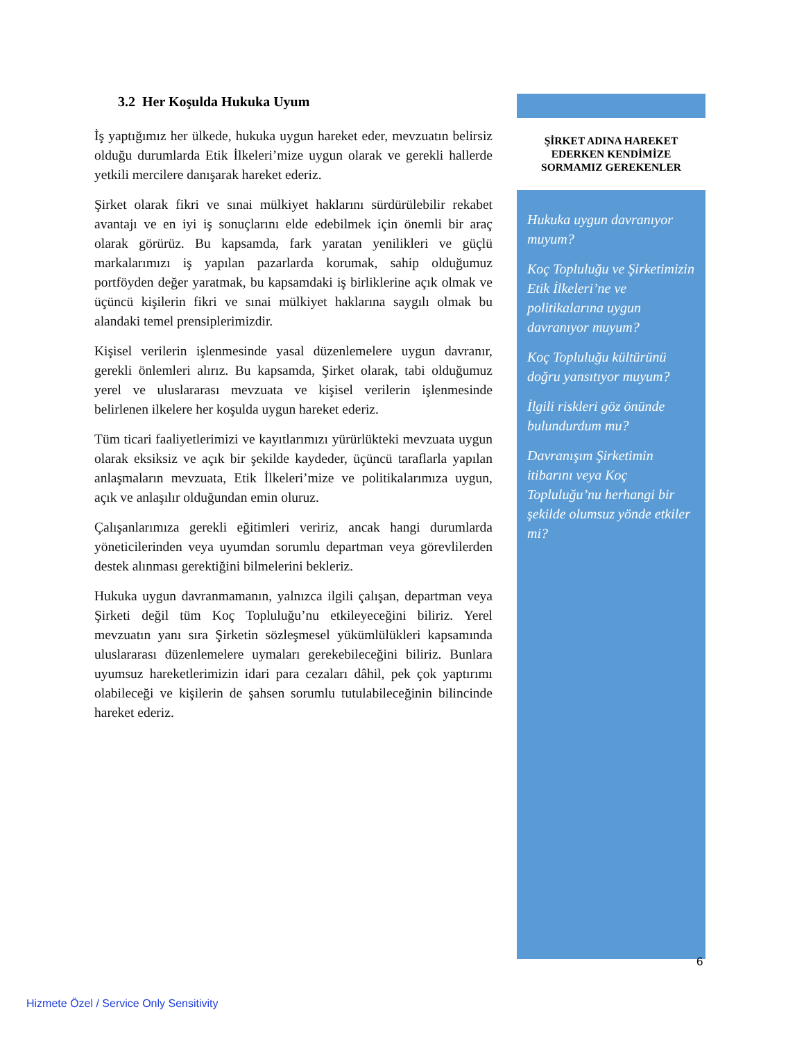3.2 Her Koşulda Hukuka Uyum
İş yaptığımız her ülkede, hukuka uygun hareket eder, mevzuatın belirsiz olduğu durumlarda Etik İlkeleri’mize uygun olarak ve gerekli hallerde yetkili mercilere danışarak hareket ederiz.
Şirket olarak fikri ve sınai mülkiyet haklarını sürdürülebilir rekabet avantajı ve en iyi iş sonuçlarını elde edebilmek için önemli bir araç olarak görürüz. Bu kapsamda, fark yaratan yenilikleri ve güçlü markalarımızı iş yapılan pazarlarda korumak, sahip olduğumuz portföyden değer yaratmak, bu kapsamdaki iş birliklerine açık olmak ve üçüncü kişilerin fikri ve sınai mülkiyet haklarına saygılı olmak bu alandaki temel prensiplerimizdir.
Kişisel verilerin işlenmesinde yasal düzenlemelere uygun davranır, gerekli önlemleri alırız. Bu kapsamda, Şirket olarak, tabi olduğumuz yerel ve uluslararası mevzuata ve kişisel verilerin işlenmesinde belirlenen ilkelere her koşulda uygun hareket ederiz.
Tüm ticari faaliyetlerimizi ve kayıtlarımızı yürürlükteki mevzuata uygun olarak eksiksiz ve açık bir şekilde kaydeder, üçüncü taraflarla yapılan anlaşmaların mevzuata, Etik İlkeleri’mize ve politikalarımıza uygun, açık ve anlaşılır olduğundan emin oluruz.
Çalışanlarımıza gerekli eğitimleri veririz, ancak hangi durumlarda yöneticilerinden veya uyumdan sorumlu departman veya görevlilerden destek alınması gerektiğini bilmelerini bekleriz.
Hukuka uygun davranmamanın, yalnızca ilgili çalışan, departman veya Şirketi değil tüm Koç Topluluğu’nu etkileyeceğini biliriz. Yerel mevzuatın yanı sıra Şirketin sözleşmesel yükümlülükleri kapsamında uluslararası düzenlemelere uymaları gerekebileceğini biliriz. Bunlara uyumsuz hareketlerimizin idari para cezaları dâhil, pek çok yaptırımı olabileceği ve kişilerin de şahsen sorumlu tutulabileceğinin bilincinde hareket ederiz.
ŞİRKET ADINA HAREKET
EDERKEN KENDİMİZE
SORMAMIZ GEREKENLER
Hukuka uygun davranıyor muyum?
Koç Topluluğu ve Şirketimizin Etik İlkeleri’ne ve politikalarına uygun davranıyor muyum?
Koç Topluluğu kültürünü doğru yansıtıyor muyum?
İlgili riskleri göz önünde bulundurdum mu?
Davranışım Şirketimin itibarını veya Koç Topluluğu’nu herhangi bir şekilde olumsuz yönde etkiler mi?
6
Hizmete Özel / Service Only Sensitivity